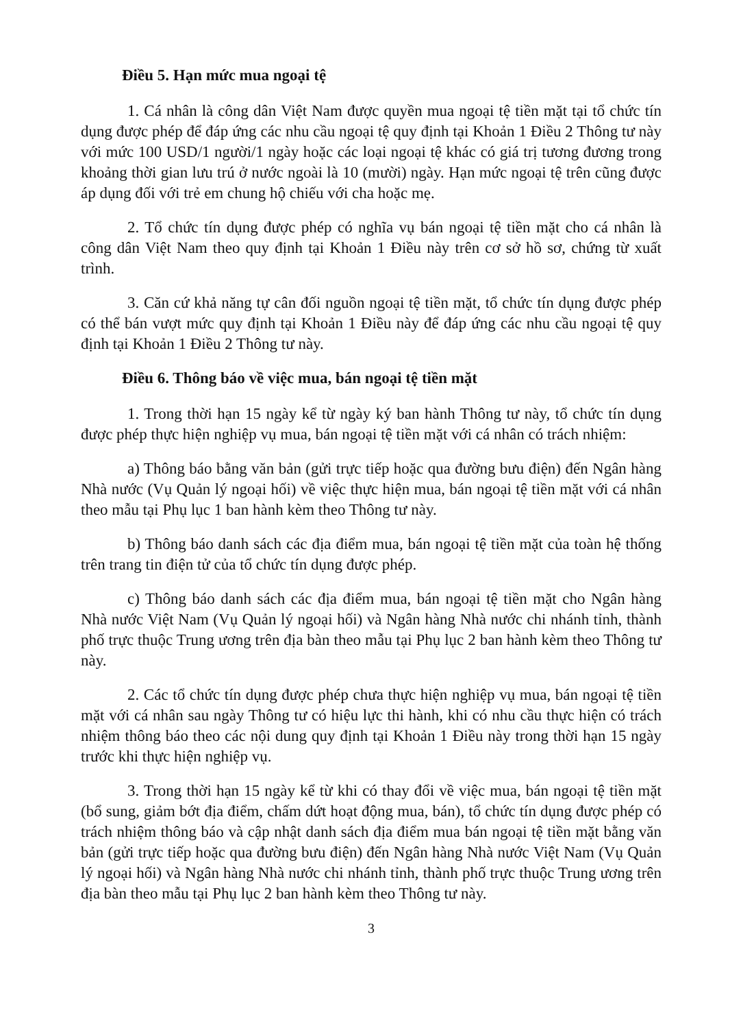Điều 5. Hạn mức mua ngoại tệ
1. Cá nhân là công dân Việt Nam được quyền mua ngoại tệ tiền mặt tại tổ chức tín dụng được phép để đáp ứng các nhu cầu ngoại tệ quy định tại Khoản 1 Điều 2 Thông tư này với mức 100 USD/1 người/1 ngày hoặc các loại ngoại tệ khác có giá trị tương đương trong khoảng thời gian lưu trú ở nước ngoài là 10 (mười) ngày. Hạn mức ngoại tệ trên cũng được áp dụng đối với trẻ em chung hộ chiếu với cha hoặc mẹ.
2. Tổ chức tín dụng được phép có nghĩa vụ bán ngoại tệ tiền mặt cho cá nhân là công dân Việt Nam theo quy định tại Khoản 1 Điều này trên cơ sở hồ sơ, chứng từ xuất trình.
3. Căn cứ khả năng tự cân đối nguồn ngoại tệ tiền mặt, tổ chức tín dụng được phép có thể bán vượt mức quy định tại Khoản 1 Điều này để đáp ứng các nhu cầu ngoại tệ quy định tại Khoản 1 Điều 2 Thông tư này.
Điều 6. Thông báo về việc mua, bán ngoại tệ tiền mặt
1. Trong thời hạn 15 ngày kể từ ngày ký ban hành Thông tư này, tổ chức tín dụng được phép thực hiện nghiệp vụ mua, bán ngoại tệ tiền mặt với cá nhân có trách nhiệm:
a) Thông báo bằng văn bản (gửi trực tiếp hoặc qua đường bưu điện) đến Ngân hàng Nhà nước (Vụ Quản lý ngoại hối) về việc thực hiện mua, bán ngoại tệ tiền mặt với cá nhân theo mẫu tại Phụ lục 1 ban hành kèm theo Thông tư này.
b) Thông báo danh sách các địa điểm mua, bán ngoại tệ tiền mặt của toàn hệ thống trên trang tin điện tử của tổ chức tín dụng được phép.
c) Thông báo danh sách các địa điểm mua, bán ngoại tệ tiền mặt cho Ngân hàng Nhà nước Việt Nam (Vụ Quản lý ngoại hối) và Ngân hàng Nhà nước chi nhánh tỉnh, thành phố trực thuộc Trung ương trên địa bàn theo mẫu tại Phụ lục 2 ban hành kèm theo Thông tư này.
2. Các tổ chức tín dụng được phép chưa thực hiện nghiệp vụ mua, bán ngoại tệ tiền mặt với cá nhân sau ngày Thông tư có hiệu lực thi hành, khi có nhu cầu thực hiện có trách nhiệm thông báo theo các nội dung quy định tại Khoản 1 Điều này trong thời hạn 15 ngày trước khi thực hiện nghiệp vụ.
3. Trong thời hạn 15 ngày kể từ khi có thay đổi về việc mua, bán ngoại tệ tiền mặt (bổ sung, giảm bớt địa điểm, chấm dứt hoạt động mua, bán), tổ chức tín dụng được phép có trách nhiệm thông báo và cập nhật danh sách địa điểm mua bán ngoại tệ tiền mặt bằng văn bản (gửi trực tiếp hoặc qua đường bưu điện) đến Ngân hàng Nhà nước Việt Nam (Vụ Quản lý ngoại hối) và Ngân hàng Nhà nước chi nhánh tỉnh, thành phố trực thuộc Trung ương trên địa bàn theo mẫu tại Phụ lục 2 ban hành kèm theo Thông tư này.
3